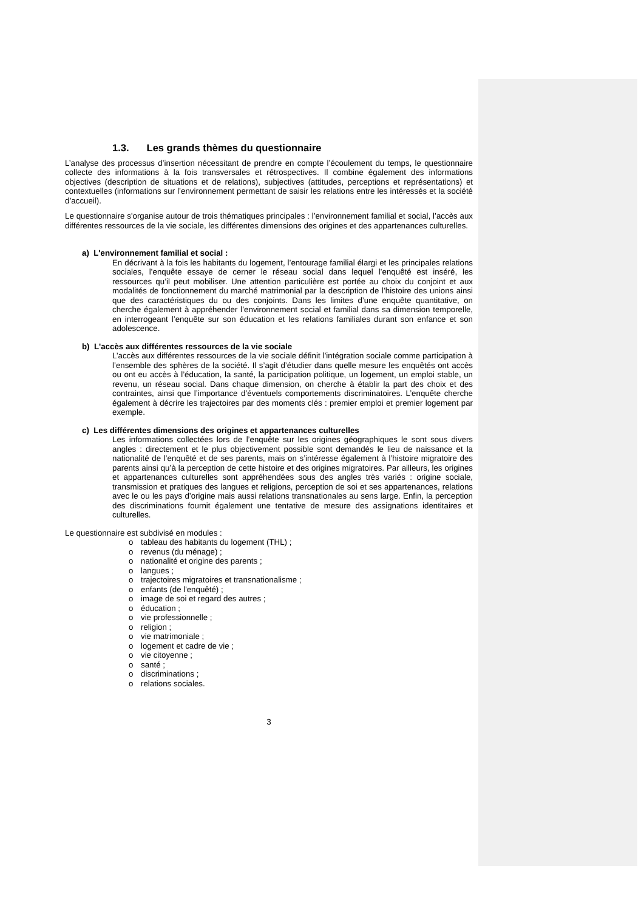1.3. Les grands thèmes du questionnaire
L’analyse des processus d’insertion nécessitant de prendre en compte l’écoulement du temps, le questionnaire collecte des informations à la fois transversales et rétrospectives. Il combine également des informations objectives (description de situations et de relations), subjectives (attitudes, perceptions et représentations) et contextuelles (informations sur l’environnement permettant de saisir les relations entre les intéressés et la société d’accueil).
Le questionnaire s'organise autour de trois thématiques principales : l’environnement familial et social, l’accès aux différentes ressources de la vie sociale, les différentes dimensions des origines et des appartenances culturelles.
a) L'environnement familial et social :
En décrivant à la fois les habitants du logement, l’entourage familial élargi et les principales relations sociales, l’enquête essaye de cerner le réseau social dans lequel l’enquêté est inséré, les ressources qu’il peut mobiliser. Une attention particulière est portée au choix du conjoint et aux modalités de fonctionnement du marché matrimonial par la description de l’histoire des unions ainsi que des caractéristiques du ou des conjoints. Dans les limites d’une enquête quantitative, on cherche également à appréhender l’environnement social et familial dans sa dimension temporelle, en interrogeant l’enquête sur son éducation et les relations familiales durant son enfance et son adolescence.
b) L'accès aux différentes ressources de la vie sociale
L’accès aux différentes ressources de la vie sociale définit l’intégration sociale comme participation à l’ensemble des sphères de la société. Il s’agit d’étudier dans quelle mesure les enquêtés ont accès ou ont eu accès à l’éducation, la santé, la participation politique, un logement, un emploi stable, un revenu, un réseau social. Dans chaque dimension, on cherche à établir la part des choix et des contraintes, ainsi que l’importance d’éventuels comportements discriminatoires. L’enquête cherche également à décrire les trajectoires par des moments clés : premier emploi et premier logement par exemple.
c) Les différentes dimensions des origines et appartenances culturelles
Les informations collectées lors de l’enquête sur les origines géographiques le sont sous divers angles : directement et le plus objectivement possible sont demandés le lieu de naissance et la nationalité de l’enquêté et de ses parents, mais on s’intéresse également à l’histoire migratoire des parents ainsi qu’à la perception de cette histoire et des origines migratoires. Par ailleurs, les origines et appartenances culturelles sont appréhendées sous des angles très variés : origine sociale, transmission et pratiques des langues et religions, perception de soi et ses appartenances, relations avec le ou les pays d’origine mais aussi relations transnationales au sens large. Enfin, la perception des discriminations fournit également une tentative de mesure des assignations identitaires et culturelles.
Le questionnaire est subdivisé en modules :
o tableau des habitants du logement (THL) ;
o revenus (du ménage) ;
o nationalité et origine des parents ;
o langues ;
o trajectoires migratoires et transnationalisme ;
o enfants (de l'enquêté) ;
o image de soi et regard des autres ;
o éducation ;
o vie professionnelle ;
o religion ;
o vie matrimoniale ;
o logement et cadre de vie ;
o vie citoyenne ;
o santé ;
o discriminations ;
o relations sociales.
3